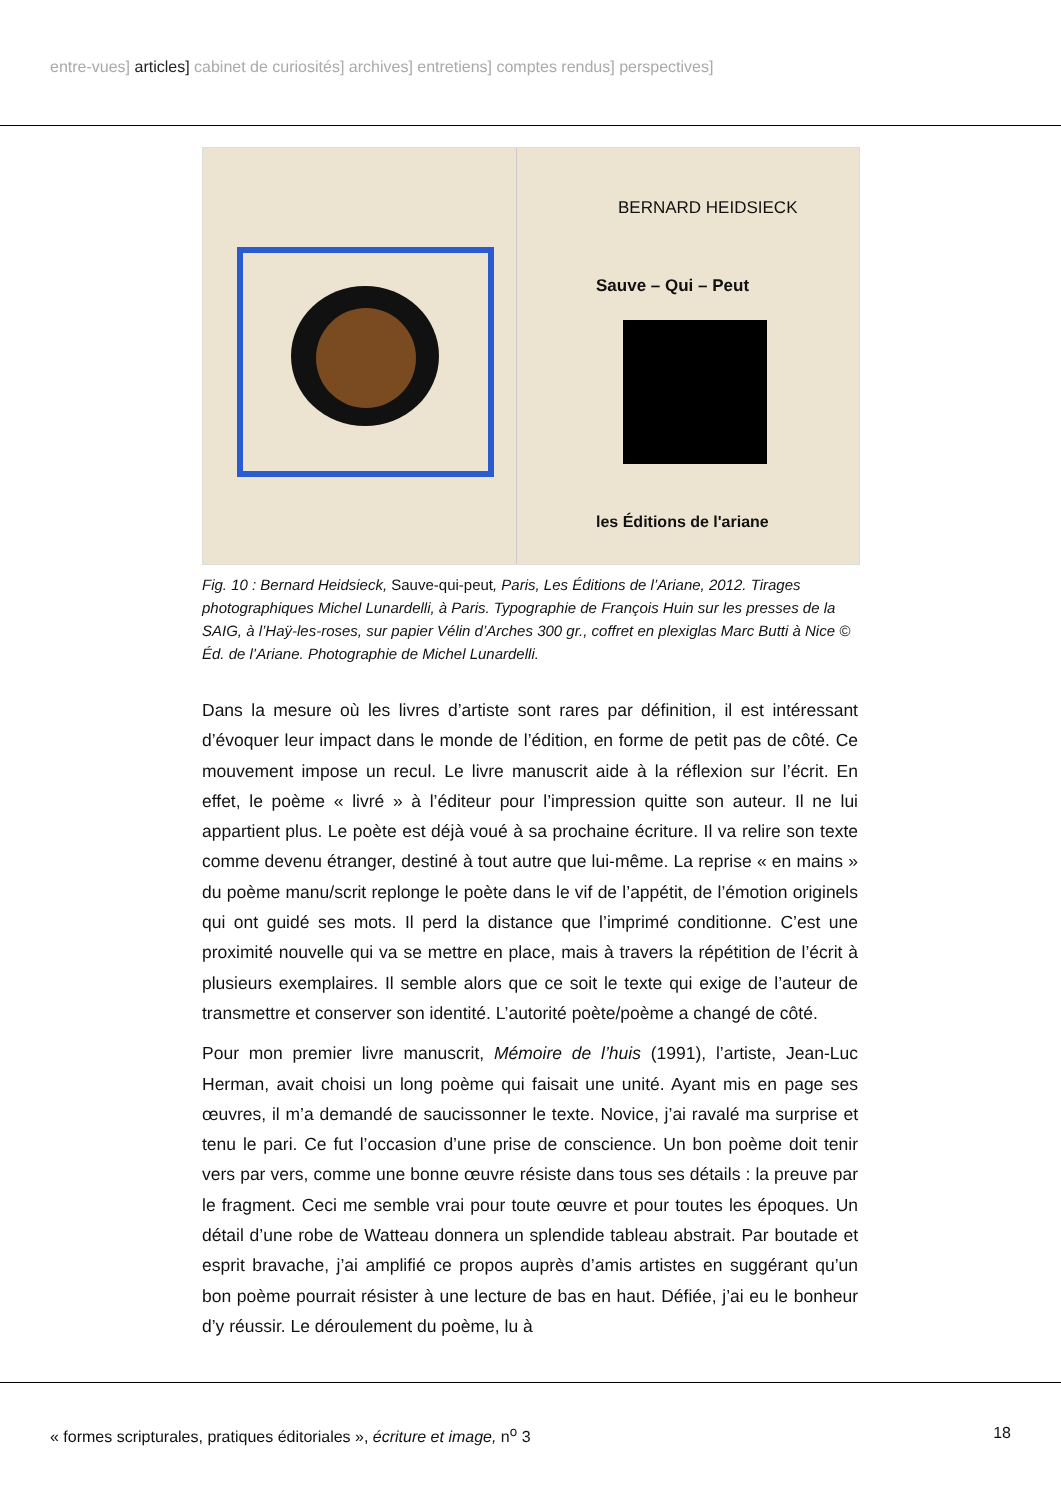entre-vues] articles] cabinet de curiosités] archives] entretiens] comptes rendus] perspectives]
BERNARD HEIDSIECK
Sauve – Qui – Peut
les Éditions de l'ariane
Fig. 10 : Bernard Heidsieck, Sauve-qui-peut, Paris, Les Éditions de l’Ariane, 2012. Tirages photographiques Michel Lunardelli, à Paris. Typographie de François Huin sur les presses de la SAIG, à l’Haÿ-les-roses, sur papier Vélin d’Arches 300 gr., coffret en plexiglas Marc Butti à Nice © Éd. de l’Ariane. Photographie de Michel Lunardelli.
Dans la mesure où les livres d’artiste sont rares par définition, il est intéressant d’évoquer leur impact dans le monde de l’édition, en forme de petit pas de côté. Ce mouvement impose un recul. Le livre manuscrit aide à la réflexion sur l’écrit. En effet, le poème « livré » à l’éditeur pour l’impression quitte son auteur. Il ne lui appartient plus. Le poète est déjà voué à sa prochaine écriture. Il va relire son texte comme devenu étranger, destiné à tout autre que lui-même. La reprise « en mains » du poème manu/scrit replonge le poète dans le vif de l’appétit, de l’émotion originels qui ont guidé ses mots. Il perd la distance que l’imprimé conditionne. C’est une proximité nouvelle qui va se mettre en place, mais à travers la répétition de l’écrit à plusieurs exemplaires. Il semble alors que ce soit le texte qui exige de l’auteur de transmettre et conserver son identité. L’autorité poète/poème a changé de côté.
Pour mon premier livre manuscrit, Mémoire de l’huis (1991), l’artiste, Jean-Luc Herman, avait choisi un long poème qui faisait une unité. Ayant mis en page ses œuvres, il m’a demandé de saucissonner le texte. Novice, j’ai ravalé ma surprise et tenu le pari. Ce fut l’occasion d’une prise de conscience. Un bon poème doit tenir vers par vers, comme une bonne œuvre résiste dans tous ses détails : la preuve par le fragment. Ceci me semble vrai pour toute œuvre et pour toutes les époques. Un détail d’une robe de Watteau donnera un splendide tableau abstrait. Par boutade et esprit bravache, j’ai amplifié ce propos auprès d’amis artistes en suggérant qu’un bon poème pourrait résister à une lecture de bas en haut. Défiée, j’ai eu le bonheur d’y réussir. Le déroulement du poème, lu à
« formes scripturales, pratiques éditoriales », écriture et image, n<sup>o</sup> 3 18